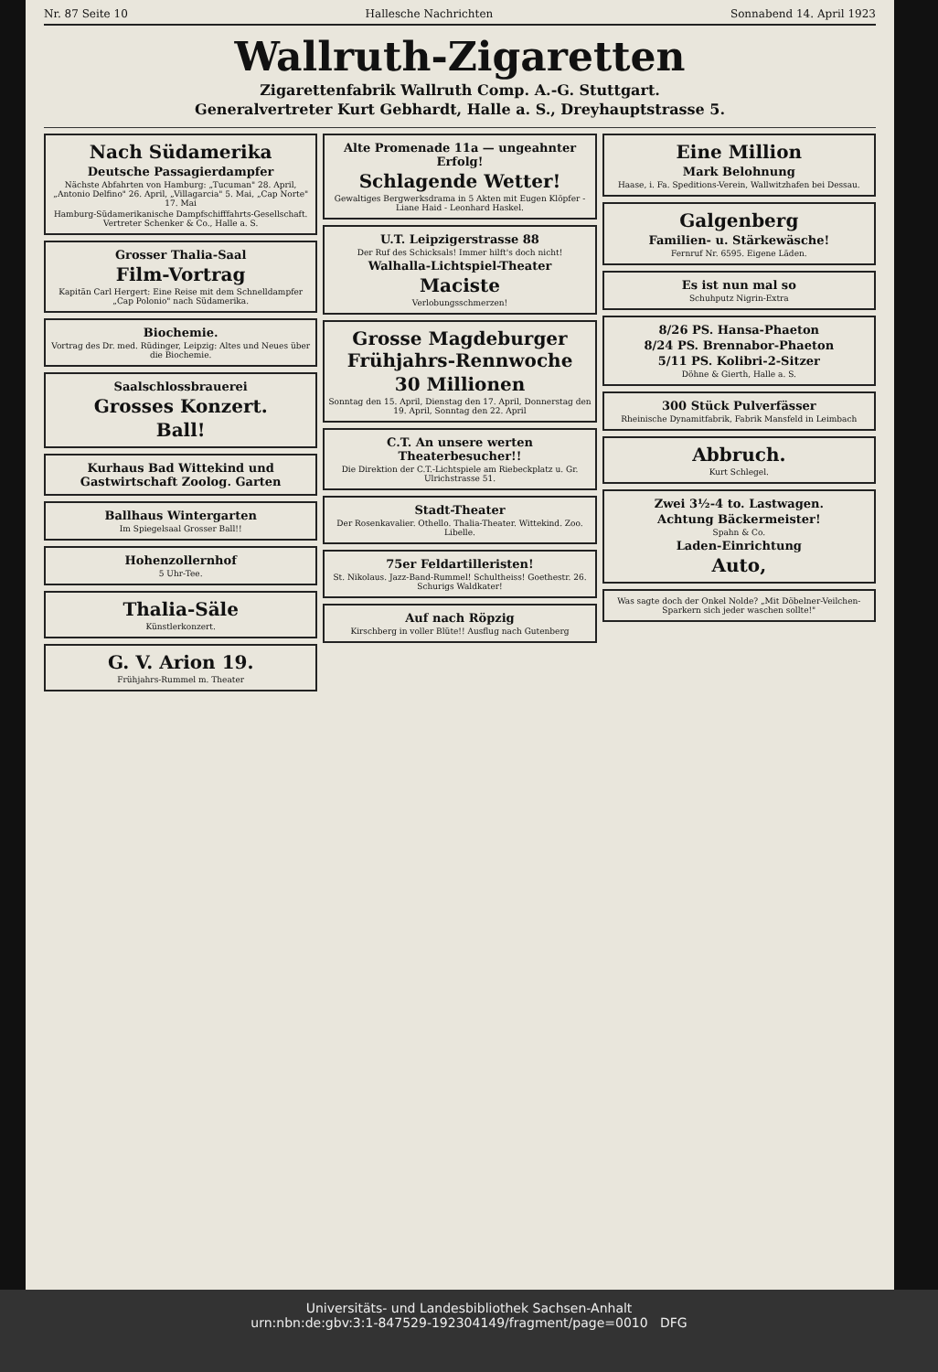Nr. 87 Seite 10 Hallesche Nachrichten Sonnabend 14. April 1923
Wallruth-Zigaretten
Zigarettenfabrik Wallruth Comp. A.-G. Stuttgart.
Generalvertreter Kurt Gebhardt, Halle a. S., Dreyhauptstrasse 5.
Nach Südamerika
Deutsche Passagierdampfer
Nächste Abfahrten von Hamburg: „Tucuman" 28. April, „Antonio Delfino" 26. April, „Villagarcia" 5. Mai, „Cap Norte" 17. Mai
Hamburg-Südamerikanische Dampfschifffahrts-Gesellschaft. Vertreter Schenker & Co., Halle a. S.
Grosser Thalia-Saal
Film-Vortrag
Kapitän Carl Hergert: Eine Reise mit dem Schnelldampfer „Cap Polonio" nach Südamerika.
Biochemie.
Vortrag des Dr. med. Rüdinger, Leipzig: Altes und Neues über die Biochemie.
Saalschlossbrauerei
Grosses Konzert.
Ball!
Kurhaus Bad Wittekind und Gastwirtschaft Zoolog. Garten
Ballhaus Wintergarten
Im Spiegelsaal Grosser Ball!!
Hohenzollernhof
5 Uhr-Tee.
Thalia-Säle
Künstlerkonzert.
G. V. Arion 19.
Frühjahrs-Rummel m. Theater
Alte Promenade 11a — ungeahnter Erfolg!
Schlagende Wetter!
Gewaltiges Bergwerksdrama in 5 Akten mit Eugen Klöpfer - Liane Haid - Leonhard Haskel.
U.T. Leipzigerstrasse 88
Der Ruf des Schicksals! Immer hilft's doch nicht!
Walhalla-Lichtspiel-Theater
Maciste
Verlobungsschmerzen!
Grosse Magdeburger Frühjahrs-Rennwoche
30 Millionen
Sonntag den 15. April, Dienstag den 17. April, Donnerstag den 19. April, Sonntag den 22. April
C.T. An unsere werten Theaterbesucher!!
Die Direktion der C.T.-Lichtspiele am Riebeckplatz u. Gr. Ulrichstrasse 51.
Stadt-Theater
Der Rosenkavalier. Othello. Thalia-Theater. Wittekind. Zoo. Libelle.
75er Feldartilleristen!
St. Nikolaus. Jazz-Band-Rummel! Schultheiss! Goethestr. 26. Schurigs Waldkater!
Auf nach Röpzig
Kirschberg in voller Blüte!! Ausflug nach Gutenberg
Eine Million
Mark Belohnung
Haase, i. Fa. Speditions-Verein, Wallwitzhafen bei Dessau.
Galgenberg
Familien- u. Stärkewäsche!
Fernruf Nr. 6595. Eigene Läden.
Es ist nun mal so
Schuhputz Nigrin-Extra
8/26 PS. Hansa-Phaeton
8/24 PS. Brennabor-Phaeton
5/11 PS. Kolibri-2-Sitzer
Döhne & Gierth, Halle a. S.
300 Stück Pulverfässer
Rheinische Dynamitfabrik, Fabrik Mansfeld in Leimbach
Abbruch.
Kurt Schlegel.
Zwei 3½-4 to. Lastwagen.
Achtung Bäckermeister!
Spahn & Co.
Laden-Einrichtung
Auto,
Was sagte doch der Onkel Nolde? „Mit Döbelner-Veilchen-Sparkern sich jeder waschen sollte!"
Universitäts- und Landesbibliothek Sachsen-Anhalt
urn:nbn:de:gbv:3:1-847529-192304149/fragment/page=0010 DFG